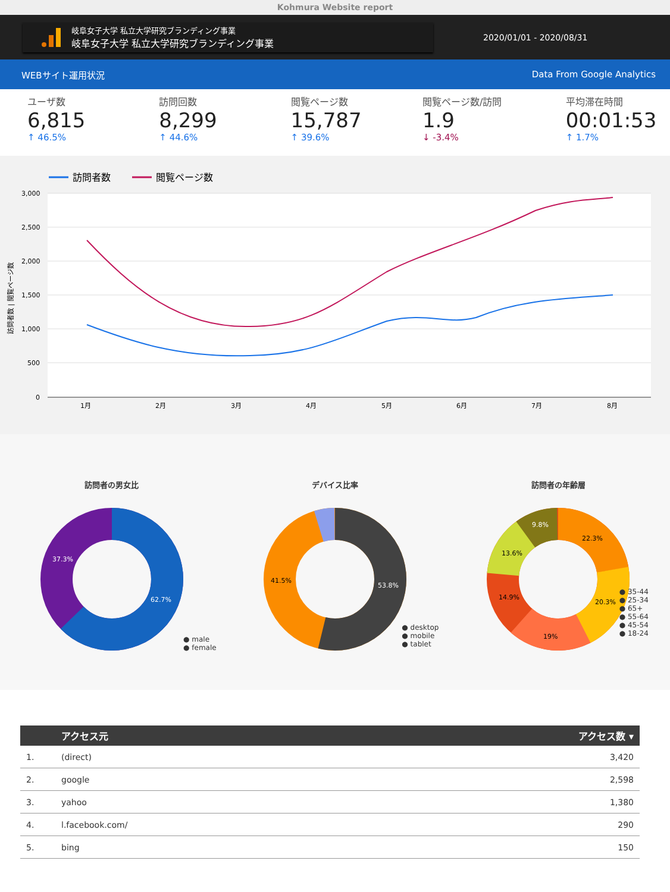Kohmura Website report
岐阜女子大学 私立大学研究ブランディング事業
岐阜女子大学 私立大学研究ブランディング事業
2020/01/01 - 2020/08/31
WEBサイト運用状況 Data From Google Analytics
ユーザ数
6,815
↑ 46.5%
訪問回数
8,299
↑ 44.6%
閲覧ページ数
15,787
↑ 39.6%
閲覧ページ数/訪問
1.9
↓ -3.4%
平均滞在時間
00:01:53
↑ 1.7%
訪問者数
閲覧ページ数
3,000
2,500
2,000
1,500
1,000
500
0
1月
2月
3月
4月
5月
6月
7月
8月
訪問者数 | 閲覧ページ数
訪問者の男女比
62.7%
37.3%
● male
● female
デバイス比率
53.8%
41.5%
● desktop
● mobile
● tablet
訪問者の年齢層
22.3%
20.3%
19%
14.9%
13.6%
9.8%
● 35-44
● 25-34
● 65+
● 55-64
● 45-54
● 18-24
| | アクセス元 | アクセス数 ▾ |
| --- | --- | --- |
| 1. | (direct) | 3,420 |
| 2. | google | 2,598 |
| 3. | yahoo | 1,380 |
| 4. | l.facebook.com/ | 290 |
| 5. | bing | 150 |